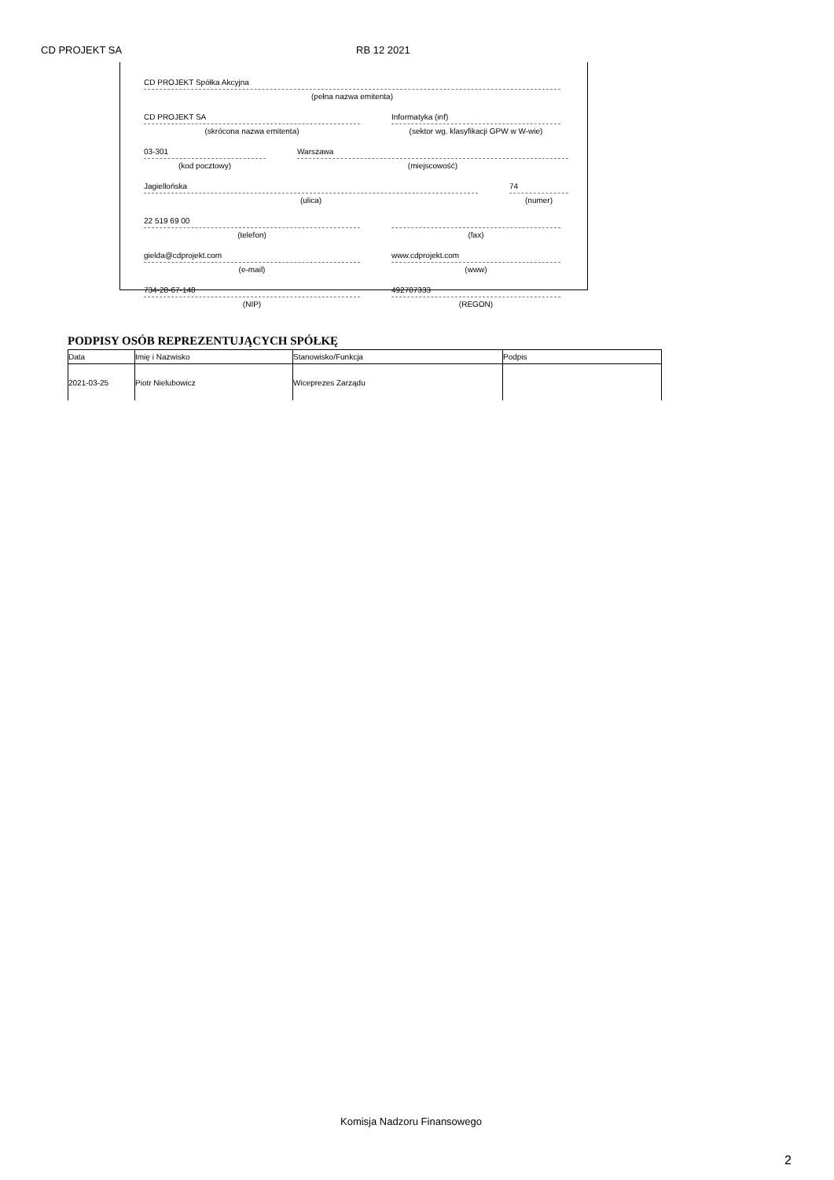CD PROJEKT SA RB 12 2021
CD PROJEKT Spółka Akcyjna
(pełna nazwa emitenta)
CD PROJEKT SA
(skrócona nazwa emitenta)
Informatyka (inf)
(sektor wg. klasyfikacji GPW w W-wie)
03-301
(kod pocztowy)
Warszawa
(miejscowość)
Jagiellońska
(ulica)
74
(numer)
22 519 69 00
(telefon)
(fax)
gielda@cdprojekt.com
(e-mail)
www.cdprojekt.com
(www)
734-28-67-148
(NIP)
492707333
(REGON)
PODPISY OSÓB REPREZENTUJĄCYCH SPÓŁKĘ
| Data | Imię i Nazwisko | Stanowisko/Funkcja | Podpis |
| --- | --- | --- | --- |
| 2021-03-25 | Piotr Nielubowicz | Wiceprezes Zarządu | |
Komisja Nadzoru Finansowego
2